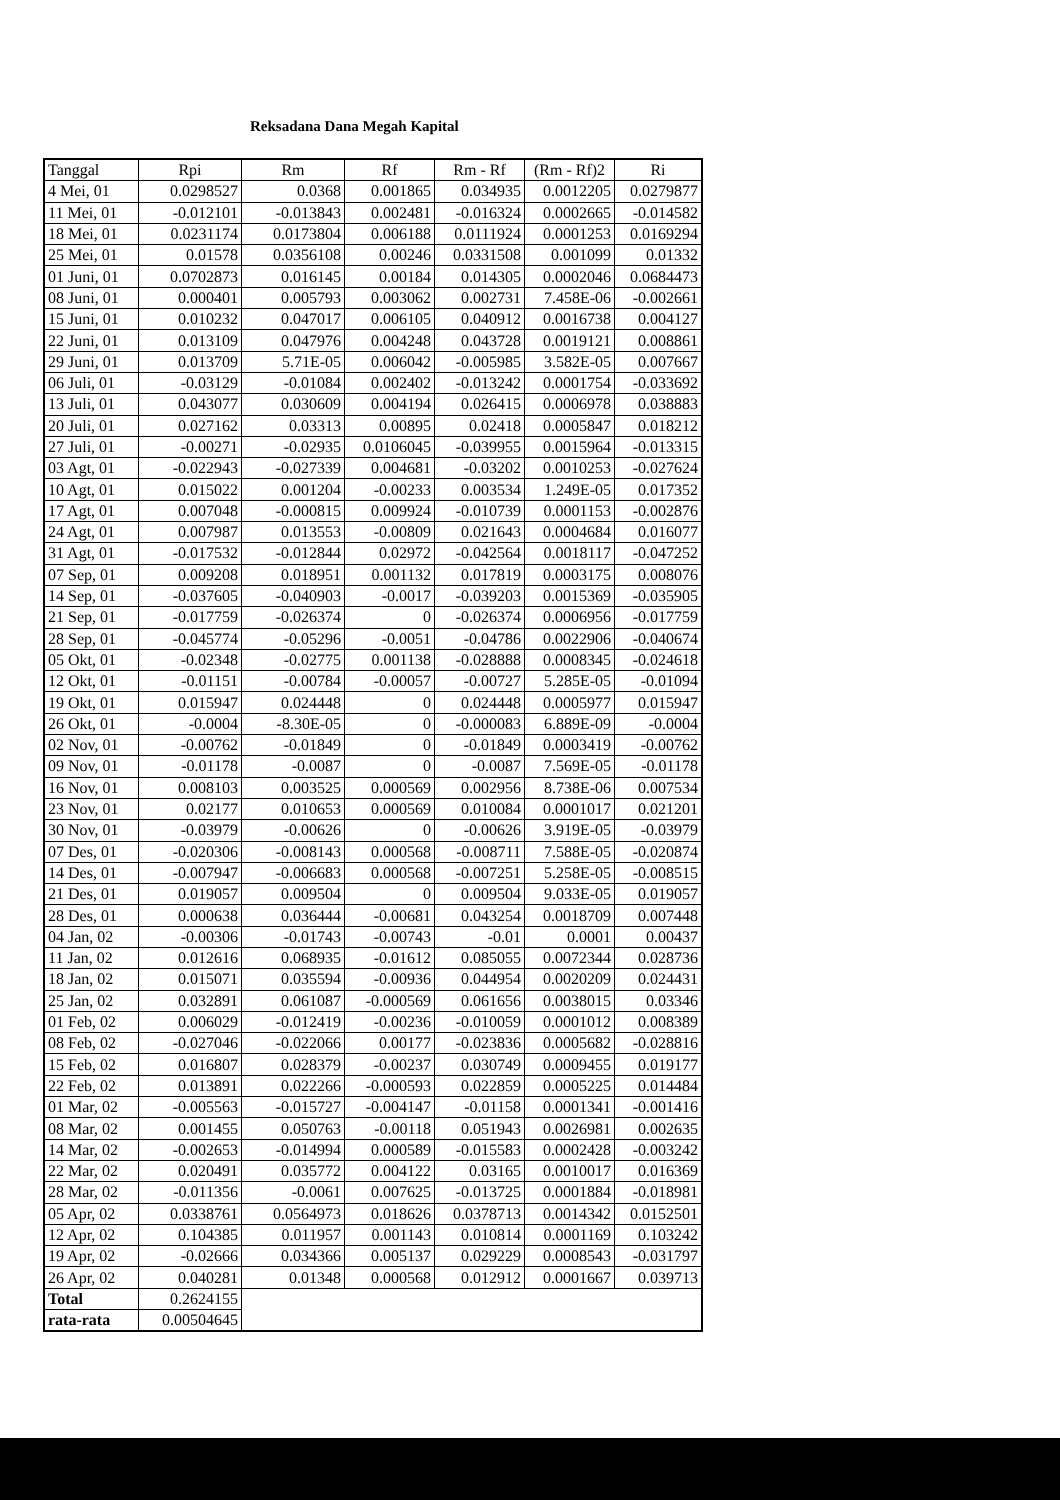Reksadana Dana Megah Kapital
| Tanggal | Rpi | Rm | Rf | Rm - Rf | (Rm - Rf)2 | Ri |
| --- | --- | --- | --- | --- | --- | --- |
| 4 Mei, 01 | 0.0298527 | 0.0368 | 0.001865 | 0.034935 | 0.0012205 | 0.0279877 |
| 11 Mei, 01 | -0.012101 | -0.013843 | 0.002481 | -0.016324 | 0.0002665 | -0.014582 |
| 18 Mei, 01 | 0.0231174 | 0.0173804 | 0.006188 | 0.0111924 | 0.0001253 | 0.0169294 |
| 25 Mei, 01 | 0.01578 | 0.0356108 | 0.00246 | 0.0331508 | 0.001099 | 0.01332 |
| 01 Juni, 01 | 0.0702873 | 0.016145 | 0.00184 | 0.014305 | 0.0002046 | 0.0684473 |
| 08 Juni, 01 | 0.000401 | 0.005793 | 0.003062 | 0.002731 | 7.458E-06 | -0.002661 |
| 15 Juni, 01 | 0.010232 | 0.047017 | 0.006105 | 0.040912 | 0.0016738 | 0.004127 |
| 22 Juni, 01 | 0.013109 | 0.047976 | 0.004248 | 0.043728 | 0.0019121 | 0.008861 |
| 29 Juni, 01 | 0.013709 | 5.71E-05 | 0.006042 | -0.005985 | 3.582E-05 | 0.007667 |
| 06 Juli, 01 | -0.03129 | -0.01084 | 0.002402 | -0.013242 | 0.0001754 | -0.033692 |
| 13 Juli, 01 | 0.043077 | 0.030609 | 0.004194 | 0.026415 | 0.0006978 | 0.038883 |
| 20 Juli, 01 | 0.027162 | 0.03313 | 0.00895 | 0.02418 | 0.0005847 | 0.018212 |
| 27 Juli, 01 | -0.00271 | -0.02935 | 0.0106045 | -0.039955 | 0.0015964 | -0.013315 |
| 03 Agt, 01 | -0.022943 | -0.027339 | 0.004681 | -0.03202 | 0.0010253 | -0.027624 |
| 10 Agt, 01 | 0.015022 | 0.001204 | -0.00233 | 0.003534 | 1.249E-05 | 0.017352 |
| 17 Agt, 01 | 0.007048 | -0.000815 | 0.009924 | -0.010739 | 0.0001153 | -0.002876 |
| 24 Agt, 01 | 0.007987 | 0.013553 | -0.00809 | 0.021643 | 0.0004684 | 0.016077 |
| 31 Agt, 01 | -0.017532 | -0.012844 | 0.02972 | -0.042564 | 0.0018117 | -0.047252 |
| 07 Sep, 01 | 0.009208 | 0.018951 | 0.001132 | 0.017819 | 0.0003175 | 0.008076 |
| 14 Sep, 01 | -0.037605 | -0.040903 | -0.0017 | -0.039203 | 0.0015369 | -0.035905 |
| 21 Sep, 01 | -0.017759 | -0.026374 | 0 | -0.026374 | 0.0006956 | -0.017759 |
| 28 Sep, 01 | -0.045774 | -0.05296 | -0.0051 | -0.04786 | 0.0022906 | -0.040674 |
| 05 Okt, 01 | -0.02348 | -0.02775 | 0.001138 | -0.028888 | 0.0008345 | -0.024618 |
| 12 Okt, 01 | -0.01151 | -0.00784 | -0.00057 | -0.00727 | 5.285E-05 | -0.01094 |
| 19 Okt, 01 | 0.015947 | 0.024448 | 0 | 0.024448 | 0.0005977 | 0.015947 |
| 26 Okt, 01 | -0.0004 | -8.30E-05 | 0 | -0.000083 | 6.889E-09 | -0.0004 |
| 02 Nov, 01 | -0.00762 | -0.01849 | 0 | -0.01849 | 0.0003419 | -0.00762 |
| 09 Nov, 01 | -0.01178 | -0.0087 | 0 | -0.0087 | 7.569E-05 | -0.01178 |
| 16 Nov, 01 | 0.008103 | 0.003525 | 0.000569 | 0.002956 | 8.738E-06 | 0.007534 |
| 23 Nov, 01 | 0.02177 | 0.010653 | 0.000569 | 0.010084 | 0.0001017 | 0.021201 |
| 30 Nov, 01 | -0.03979 | -0.00626 | 0 | -0.00626 | 3.919E-05 | -0.03979 |
| 07 Des, 01 | -0.020306 | -0.008143 | 0.000568 | -0.008711 | 7.588E-05 | -0.020874 |
| 14 Des, 01 | -0.007947 | -0.006683 | 0.000568 | -0.007251 | 5.258E-05 | -0.008515 |
| 21 Des, 01 | 0.019057 | 0.009504 | 0 | 0.009504 | 9.033E-05 | 0.019057 |
| 28 Des, 01 | 0.000638 | 0.036444 | -0.00681 | 0.043254 | 0.0018709 | 0.007448 |
| 04 Jan, 02 | -0.00306 | -0.01743 | -0.00743 | -0.01 | 0.0001 | 0.00437 |
| 11 Jan, 02 | 0.012616 | 0.068935 | -0.01612 | 0.085055 | 0.0072344 | 0.028736 |
| 18 Jan, 02 | 0.015071 | 0.035594 | -0.00936 | 0.044954 | 0.0020209 | 0.024431 |
| 25 Jan, 02 | 0.032891 | 0.061087 | -0.000569 | 0.061656 | 0.0038015 | 0.03346 |
| 01 Feb, 02 | 0.006029 | -0.012419 | -0.00236 | -0.010059 | 0.0001012 | 0.008389 |
| 08 Feb, 02 | -0.027046 | -0.022066 | 0.00177 | -0.023836 | 0.0005682 | -0.028816 |
| 15 Feb, 02 | 0.016807 | 0.028379 | -0.00237 | 0.030749 | 0.0009455 | 0.019177 |
| 22 Feb, 02 | 0.013891 | 0.022266 | -0.000593 | 0.022859 | 0.0005225 | 0.014484 |
| 01 Mar, 02 | -0.005563 | -0.015727 | -0.004147 | -0.01158 | 0.0001341 | -0.001416 |
| 08 Mar, 02 | 0.001455 | 0.050763 | -0.00118 | 0.051943 | 0.0026981 | 0.002635 |
| 14 Mar, 02 | -0.002653 | -0.014994 | 0.000589 | -0.015583 | 0.0002428 | -0.003242 |
| 22 Mar, 02 | 0.020491 | 0.035772 | 0.004122 | 0.03165 | 0.0010017 | 0.016369 |
| 28 Mar, 02 | -0.011356 | -0.0061 | 0.007625 | -0.013725 | 0.0001884 | -0.018981 |
| 05 Apr, 02 | 0.0338761 | 0.0564973 | 0.018626 | 0.0378713 | 0.0014342 | 0.0152501 |
| 12 Apr, 02 | 0.104385 | 0.011957 | 0.001143 | 0.010814 | 0.0001169 | 0.103242 |
| 19 Apr, 02 | -0.02666 | 0.034366 | 0.005137 | 0.029229 | 0.0008543 | -0.031797 |
| 26 Apr, 02 | 0.040281 | 0.01348 | 0.000568 | 0.012912 | 0.0001667 | 0.039713 |
| Total | 0.2624155 | | | | | |
| rata-rata | 0.00504645 | | | | | |